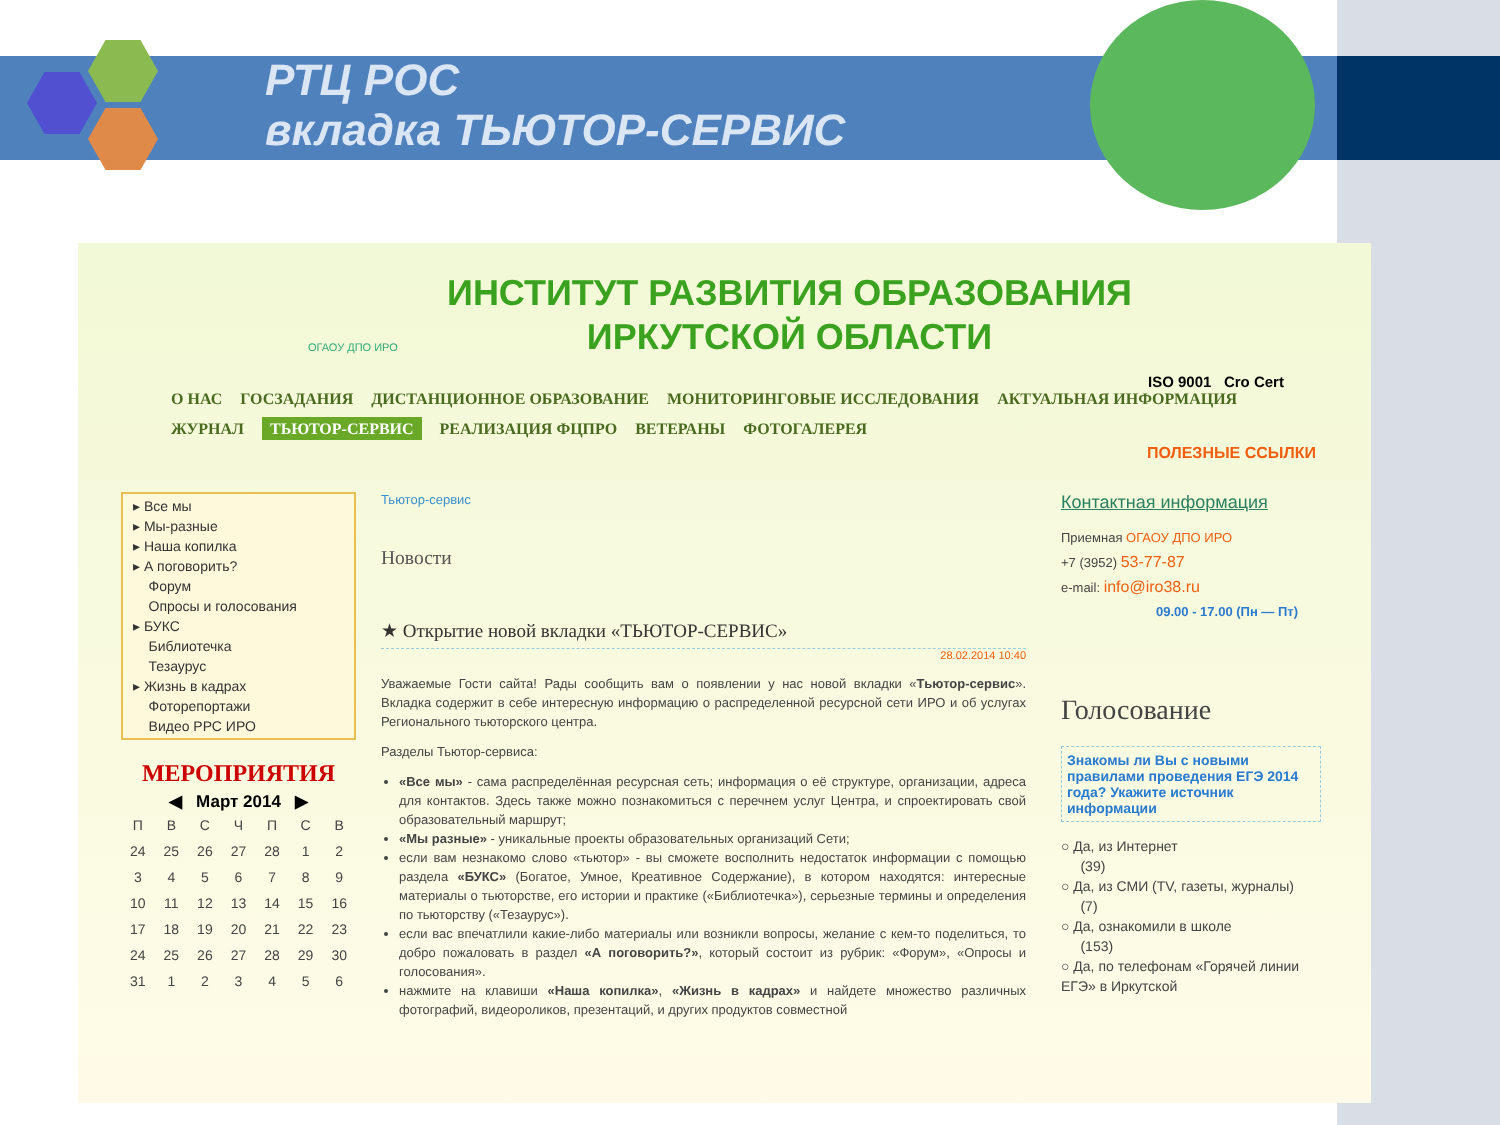РТЦ РОС
вкладка ТЬЮТОР-СЕРВИС
ИНСТИТУТ РАЗВИТИЯ ОБРАЗОВАНИЯ
ИРКУТСКОЙ ОБЛАСТИ
ISO 9001 Cro Cert
ОГАОУ ДПО ИРО
О НАС ГОСЗАДАНИЯ ДИСТАНЦИОННОЕ ОБРАЗОВАНИЕ МОНИТОРИНГОВЫЕ ИССЛЕДОВАНИЯ АКТУАЛЬНАЯ ИНФОРМАЦИЯ
ЖУРНАЛ ТЬЮТОР-СЕРВИС РЕАЛИЗАЦИЯ ФЦПРО ВЕТЕРАНЫ ФОТОГАЛЕРЕЯ
ПОЛЕЗНЫЕ ССЫЛКИ
▸ Все мы
▸ Мы-разные
▸ Наша копилка
▸ А поговорить?
Форум
Опросы и голосования
▸ БУКС
Библиотечка
Тезаурус
▸ Жизнь в кадрах
Фоторепортажи
Видео РРС ИРО
МЕРОПРИЯТИЯ
◀ Март 2014 ▶
| П | В | С | Ч | П | С | В |
| --- | --- | --- | --- | --- | --- | --- |
| 24 | 25 | 26 | 27 | 28 | 1 | 2 |
| 3 | 4 | 5 | 6 | 7 | 8 | 9 |
| 10 | 11 | 12 | 13 | 14 | 15 | 16 |
| 17 | 18 | 19 | 20 | 21 | 22 | 23 |
| 24 | 25 | 26 | 27 | 28 | 29 | 30 |
| 31 | 1 | 2 | 3 | 4 | 5 | 6 |
Тьютор-сервис
Новости
★ Открытие новой вкладки «ТЬЮТОР-СЕРВИС»
28.02.2014 10:40
Уважаемые Гости сайта! Рады сообщить вам о появлении у нас новой вкладки «Тьютор-сервис». Вкладка содержит в себе интересную информацию о распределенной ресурсной сети ИРО и об услугах Регионального тьюторского центра.
Разделы Тьютор-сервиса:
«Все мы» - сама распределённая ресурсная сеть; информация о её структуре, организации, адреса для контактов. Здесь также можно познакомиться с перечнем услуг Центра, и спроектировать свой образовательный маршрут;
«Мы разные» - уникальные проекты образовательных организаций Сети;
если вам незнакомо слово «тьютор» - вы сможете восполнить недостаток информации с помощью раздела «БУКС» (Богатое, Умное, Креативное Содержание), в котором находятся: интересные материалы о тьюторстве, его истории и практике («Библиотечка»), серьезные термины и определения по тьюторству («Тезаурус»).
если вас впечатлили какие-либо материалы или возникли вопросы, желание с кем-то поделиться, то добро пожаловать в раздел «А поговорить?», который состоит из рубрик: «Форум», «Опросы и голосования».
нажмите на клавиши «Наша копилка», «Жизнь в кадрах» и найдете множество различных фотографий, видеороликов, презентаций, и других продуктов совместной
Контактная информация
Приемная ОГАОУ ДПО ИРО
+7 (3952) 53-77-87
e-mail: info@iro38.ru
09.00 - 17.00 (Пн — Пт)
Голосование
Знакомы ли Вы с новыми правилами проведения ЕГЭ 2014 года? Укажите источник информации
○ Да, из Интернет
(39)
○ Да, из СМИ (TV, газеты, журналы)
(7)
○ Да, ознакомили в школе
(153)
○ Да, по телефонам «Горячей линии ЕГЭ» в Иркутской